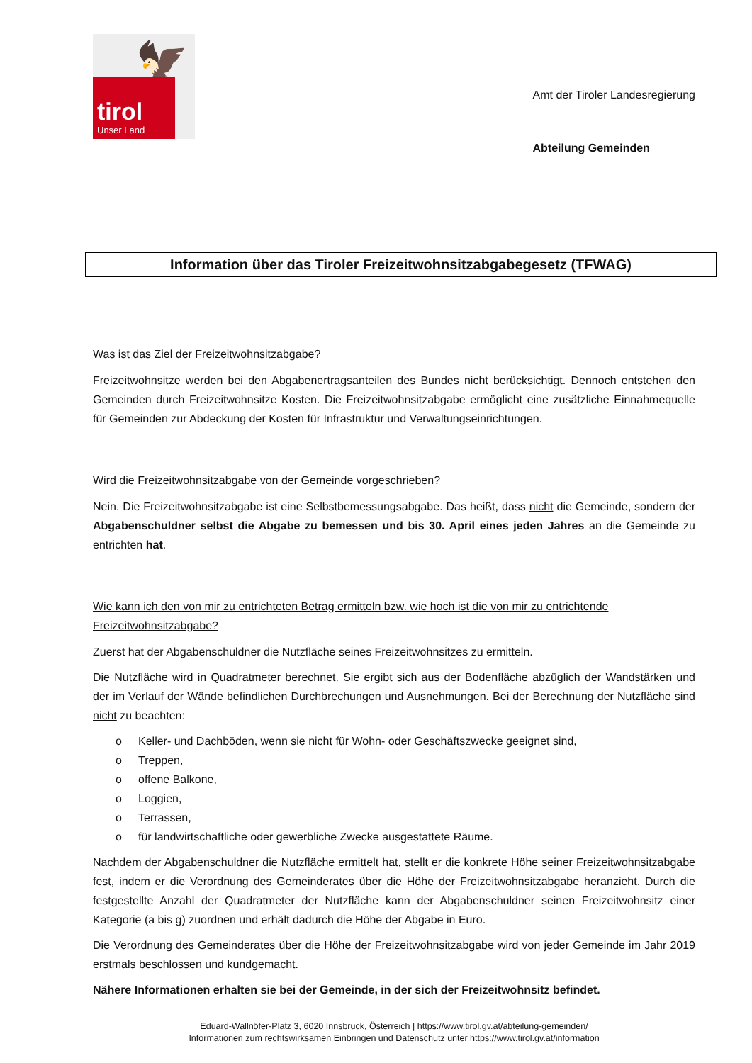🦅
tirol
Unser Land
Amt der Tiroler Landesregierung
Abteilung Gemeinden
Information über das Tiroler Freizeitwohnsitzabgabegesetz (TFWAG)
Was ist das Ziel der Freizeitwohnsitzabgabe?
Freizeitwohnsitze werden bei den Abgabenertragsanteilen des Bundes nicht berücksichtigt. Dennoch entstehen den Gemeinden durch Freizeitwohnsitze Kosten. Die Freizeitwohnsitzabgabe ermöglicht eine zusätzliche Einnahmequelle für Gemeinden zur Abdeckung der Kosten für Infrastruktur und Verwaltungseinrichtungen.
Wird die Freizeitwohnsitzabgabe von der Gemeinde vorgeschrieben?
Nein. Die Freizeitwohnsitzabgabe ist eine Selbstbemessungsabgabe. Das heißt, dass nicht die Gemeinde, sondern der Abgabenschuldner selbst die Abgabe zu bemessen und bis 30. April eines jeden Jahres an die Gemeinde zu entrichten hat.
Wie kann ich den von mir zu entrichteten Betrag ermitteln bzw. wie hoch ist die von mir zu entrichtende Freizeitwohnsitzabgabe?
Zuerst hat der Abgabenschuldner die Nutzfläche seines Freizeitwohnsitzes zu ermitteln.
Die Nutzfläche wird in Quadratmeter berechnet. Sie ergibt sich aus der Bodenfläche abzüglich der Wandstärken und der im Verlauf der Wände befindlichen Durchbrechungen und Ausnehmungen. Bei der Berechnung der Nutzfläche sind nicht zu beachten:
o Keller- und Dachböden, wenn sie nicht für Wohn- oder Geschäftszwecke geeignet sind,
o Treppen,
o offene Balkone,
o Loggien,
o Terrassen,
o für landwirtschaftliche oder gewerbliche Zwecke ausgestattete Räume.
Nachdem der Abgabenschuldner die Nutzfläche ermittelt hat, stellt er die konkrete Höhe seiner Freizeitwohnsitzabgabe fest, indem er die Verordnung des Gemeinderates über die Höhe der Freizeitwohnsitzabgabe heranzieht. Durch die festgestellte Anzahl der Quadratmeter der Nutzfläche kann der Abgabenschuldner seinen Freizeitwohnsitz einer Kategorie (a bis g) zuordnen und erhält dadurch die Höhe der Abgabe in Euro.
Die Verordnung des Gemeinderates über die Höhe der Freizeitwohnsitzabgabe wird von jeder Gemeinde im Jahr 2019 erstmals beschlossen und kundgemacht.
Nähere Informationen erhalten sie bei der Gemeinde, in der sich der Freizeitwohnsitz befindet.
Eduard-Wallnöfer-Platz 3, 6020 Innsbruck, Österreich | https://www.tirol.gv.at/abteilung-gemeinden/
Informationen zum rechtswirksamen Einbringen und Datenschutz unter https://www.tirol.gv.at/information